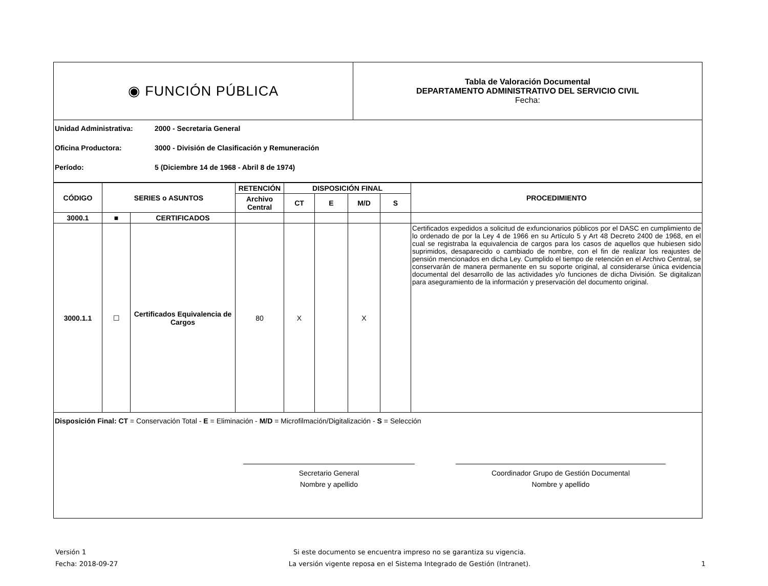| ◉ FUNCIÓN PÚBLICA | Tabla de Valoración Documental DEPARTAMENTO ADMINISTRATIVO DEL SERVICIO CIVIL Fecha: |
Unidad Administrativa: 2000 - Secretaria General
Oficina Productora: 3000 - División de Clasificación y Remuneración
Período: 5 (Diciembre 14 de 1968 - Abril 8 de 1974)
| CÓDIGO | SERIES o ASUNTOS | | RETENCIÓN | DISPOSICIÓN FINAL | | | | PROCEDIMIENTO |
| --- | --- | --- | --- | --- | --- | --- | --- | --- |
| | | | Archivo Central | CT | E | M/D | S | |
| 3000.1 | ■ | CERTIFICADOS | | | | | | |
| 3000.1.1 | ☐ | Certificados Equivalencia de Cargos | 80 | X | | X | | Certificados expedidos a solicitud de exfuncionarios públicos por el DASC en cumplimiento de lo ordenado de por la Ley 4 de 1966 en su Artículo 5 y Art 48 Decreto 2400 de 1968, en el cual se registraba la equivalencia de cargos para los casos de aquellos que hubiesen sido suprimidos, desaparecido o cambiado de nombre, con el fin de realizar los reajustes de pensión mencionados en dicha Ley. Cumplido el tiempo de retención en el Archivo Central, se conservarán de manera permanente en su soporte original, al considerarse única evidencia documental del desarrollo de las actividades y/o funciones de dicha División. Se digitalizan para aseguramiento de la información y preservación del documento original. |
Disposición Final: CT = Conservación Total - E = Eliminación - M/D = Microfilmación/Digitalización - S = Selección
Secretario General
Nombre y apellido
Coordinador Grupo de Gestión Documental
Nombre y apellido
Versión 1
Fecha: 2018-09-27
Si este documento se encuentra impreso no se garantiza su vigencia.
La versión vigente reposa en el Sistema Integrado de Gestión (Intranet).
1